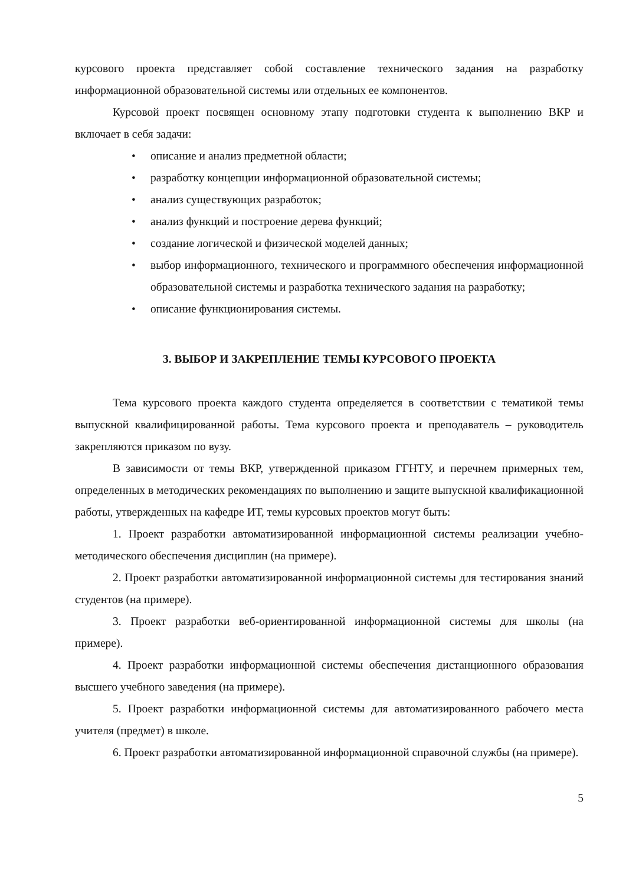курсового проекта представляет собой составление технического задания на разработку информационной образовательной системы или отдельных ее компонентов.
Курсовой проект посвящен основному этапу подготовки студента к выполнению ВКР и включает в себя задачи:
• описание и анализ предметной области;
• разработку концепции информационной образовательной системы;
• анализ существующих разработок;
• анализ функций и построение дерева функций;
• создание логической и физической моделей данных;
• выбор информационного, технического и программного обеспечения информационной образовательной системы и разработка технического задания на разработку;
• описание функционирования системы.
3. ВЫБОР И ЗАКРЕПЛЕНИЕ ТЕМЫ КУРСОВОГО ПРОЕКТА
Тема курсового проекта каждого студента определяется в соответствии с тематикой темы выпускной квалифицированной работы. Тема курсового проекта и преподаватель – руководитель закрепляются приказом по вузу.
В зависимости от темы ВКР, утвержденной приказом ГГНТУ, и перечнем примерных тем, определенных в методических рекомендациях по выполнению и защите выпускной квалификационной работы, утвержденных на кафедре ИТ, темы курсовых проектов могут быть:
1. Проект разработки автоматизированной информационной системы реализации учебно-методического обеспечения дисциплин (на примере).
2. Проект разработки автоматизированной информационной системы для тестирования знаний студентов (на примере).
3. Проект разработки веб-ориентированной информационной системы для школы (на примере).
4. Проект разработки информационной системы обеспечения дистанционного образования высшего учебного заведения (на примере).
5. Проект разработки информационной системы для автоматизированного рабочего места учителя (предмет) в школе.
6. Проект разработки автоматизированной информационной справочной службы (на примере).
5